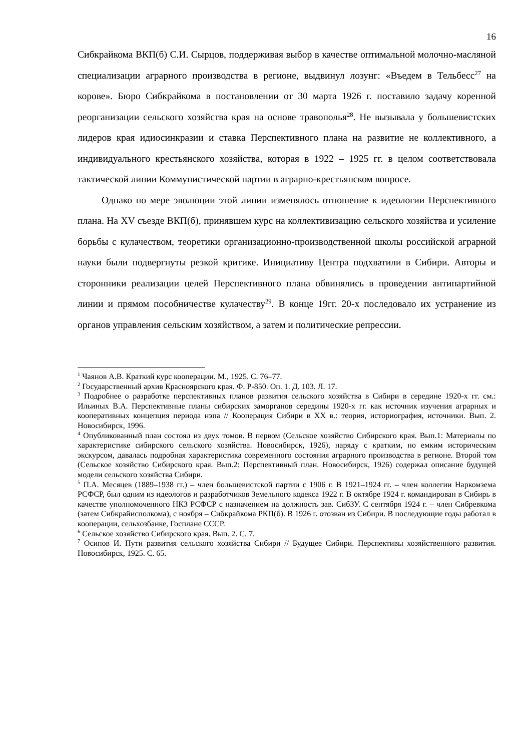16
Сибкрайкома ВКП(б) С.И. Сырцов, поддерживая выбор в качестве оптимальной молочно-масляной специализации аграрного производства в регионе, выдвинул лозунг: «Въедем в Тельбесс<sup>27</sup> на корове». Бюро Сибкрайкома в постановлении от 30 марта 1926 г. поставило задачу коренной реорганизации сельского хозяйства края на основе травополья<sup>28</sup>. Не вызывала у большевистских лидеров края идиосинкразии и ставка Перспективного плана на развитие не коллективного, а индивидуального крестьянского хозяйства, которая в 1922 – 1925 гг. в целом соответствовала тактической линии Коммунистической партии в аграрно-крестьянском вопросе.
Однако по мере эволюции этой линии изменялось отношение к идеологии Перспективного плана. На XV съезде ВКП(б), принявшем курс на коллективизацию сельского хозяйства и усиление борьбы с кулачеством, теоретики организационно-производственной школы российской аграрной науки были подвергнуты резкой критике. Инициативу Центра подхватили в Сибири. Авторы и сторонники реализации целей Перспективного плана обвинялись в проведении антипартийной линии и прямом пособничестве кулачеству<sup>29</sup>. В конце 19гг. 20-х последовало их устранение из органов управления сельским хозяйством, а затем и политические репрессии.
<sup>1</sup> Чаянов А.В. Краткий курс кооперации. М., 1925. С. 76–77.
<sup>2</sup> Государственный архив Красноярского края. Ф. Р-850. Оп. 1. Д. 103. Л. 17.
<sup>3</sup> Подробнее о разработке перспективных планов развития сельского хозяйства в Сибири в середине 1920-х гг. см.: Ильиных В.А. Перспективные планы сибирских заморганов середины 1920-х гг. как источник изучения аграрных и кооперативных концепция периода нэпа // Кооперация Сибири в XX в.: теория, историография, источники. Вып. 2. Новосибирск, 1996.
<sup>4</sup> Опубликованный план состоял из двух томов. В первом (Сельское хозяйство Сибирского края. Вып.1: Материалы по характеристике сибирского сельского хозяйства. Новосибирск, 1926), наряду с кратким, но емким историческим экскурсом, давалась подробная характеристика современного состояния аграрного производства в регионе. Второй том (Сельское хозяйство Сибирского края. Вып.2: Перспективный план. Новосибирск, 1926) содержал описание будущей модели сельского хозяйства Сибири.
<sup>5</sup> П.А. Месяцев (1889–1938 гг.) – член большевистской партии с 1906 г. В 1921–1924 гг. – член коллегии Наркомзема РСФСР, был одним из идеологов и разработчиков Земельного кодекса 1922 г. В октябре 1924 г. командирован в Сибирь в качестве уполномоченного НКЗ РСФСР с назначением на должность зав. СибЗУ. С сентября 1924 г. – член Сибревкома (затем Сибкрайисполкома), с ноября – Сибкрайкома РКП(б). В 1926 г. отозван из Сибири. В последующие годы работал в кооперации, сельхозбанке, Госплане СССР.
<sup>6</sup> Сельское хозяйство Сибирского края. Вып. 2. С. 7.
<sup>7</sup> Осипов И. Пути развития сельского хозяйства Сибири // Будущее Сибири. Перспективы хозяйственного развития. Новосибирск, 1925. С. 65.